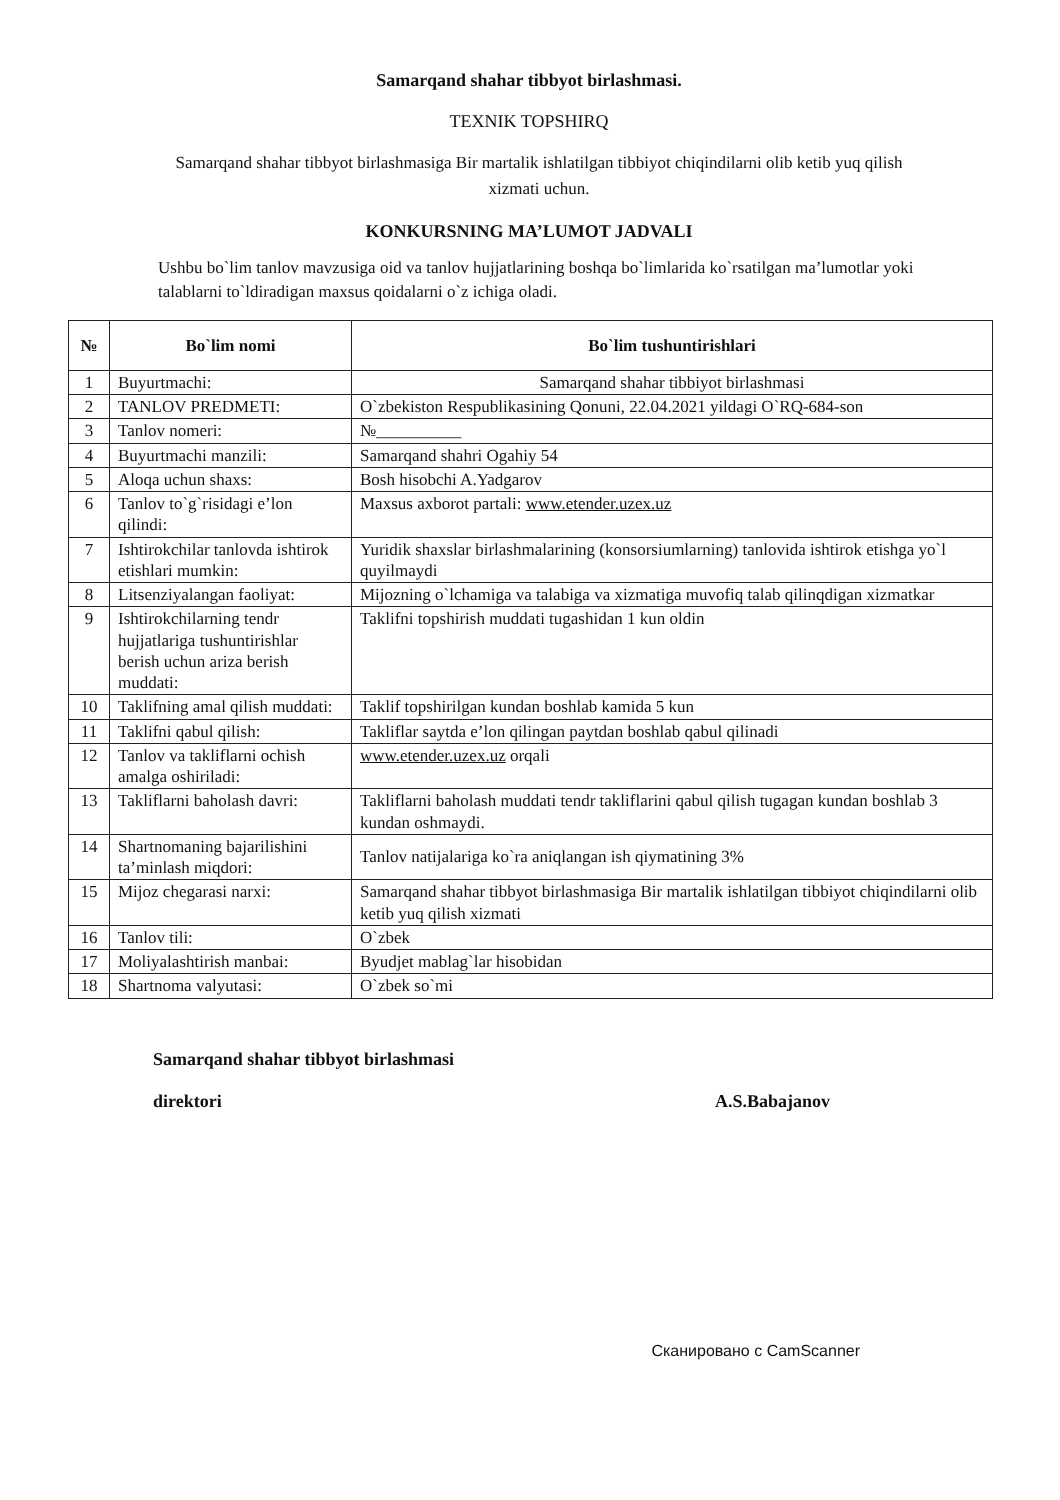Samarqand shahar tibbyot birlashmasi.
TEXNIK TOPSHIRQ
Samarqand shahar tibbyot birlashmasiga Bir martalik ishlatilgan tibbiyot chiqindilarni olib ketib yuq qilish xizmati uchun.
KONKURSNING MA’LUMOT JADVALI
Ushbu bo`lim tanlov mavzusiga oid va tanlov hujjatlarining boshqa bo`limlarida ko`rsatilgan ma’lumotlar yoki talablarni to`ldiradigan maxsus qoidalarni o`z ichiga oladi.
| № | Bo`lim nomi | Bo`lim tushuntirishlari |
| --- | --- | --- |
| 1 | Buyurtmachi: | Samarqand shahar tibbiyot birlashmasi |
| 2 | TANLOV PREDMETI: | O`zbekiston Respublikasining Qonuni, 22.04.2021 yildagi O`RQ-684-son |
| 3 | Tanlov nomeri: | №__________ |
| 4 | Buyurtmachi manzili: | Samarqand shahri Ogahiy 54 |
| 5 | Aloqa uchun shaxs: | Bosh hisobchi A.Yadgarov |
| 6 | Tanlov to`g`risidagi e’lon qilindi: | Maxsus axborot partali: www.etender.uzex.uz |
| 7 | Ishtirokchilar tanlovda ishtirok etishlari mumkin: | Yuridik shaxslar birlashmalarining (konsorsiumlarning) tanlovida ishtirok etishga yo`l quyilmaydi |
| 8 | Litsenziyalangan faoliyat: | Mijozning o`lchamiga va talabiga va xizmatiga muvofiq talab qilinqdigan xizmatkar |
| 9 | Ishtirokchilarning tendr hujjatlariga tushuntirishlar berish uchun ariza berish muddati: | Taklifni topshirish muddati tugashidan 1 kun oldin |
| 10 | Taklifning amal qilish muddati: | Taklif topshirilgan kundan boshlab kamida 5 kun |
| 11 | Taklifni qabul qilish: | Takliflar saytda e’lon qilingan paytdan boshlab qabul qilinadi |
| 12 | Tanlov va takliflarni ochish amalga oshiriladi: | www.etender.uzex.uz orqali |
| 13 | Takliflarni baholash davri: | Takliflarni baholash muddati tendr takliflarini qabul qilish tugagan kundan boshlab 3 kundan oshmaydi. |
| 14 | Shartnomaning bajarilishini ta’minlash miqdori: | Tanlov natijalariga ko`ra aniqlangan ish qiymatining 3% |
| 15 | Mijoz chegarasi narxi: | Samarqand shahar tibbyot birlashmasiga Bir martalik ishlatilgan tibbiyot chiqindilarni olib ketib yuq qilish xizmati |
| 16 | Tanlov tili: | O`zbek |
| 17 | Moliyalashtirish manbai: | Byudjet mablag`lar hisobidan |
| 18 | Shartnoma valyutasi: | O`zbek so`mi |
Samarqand shahar tibbyot birlashmasi
direktori
A.S.Babajanov
Сканировано с CamScanner